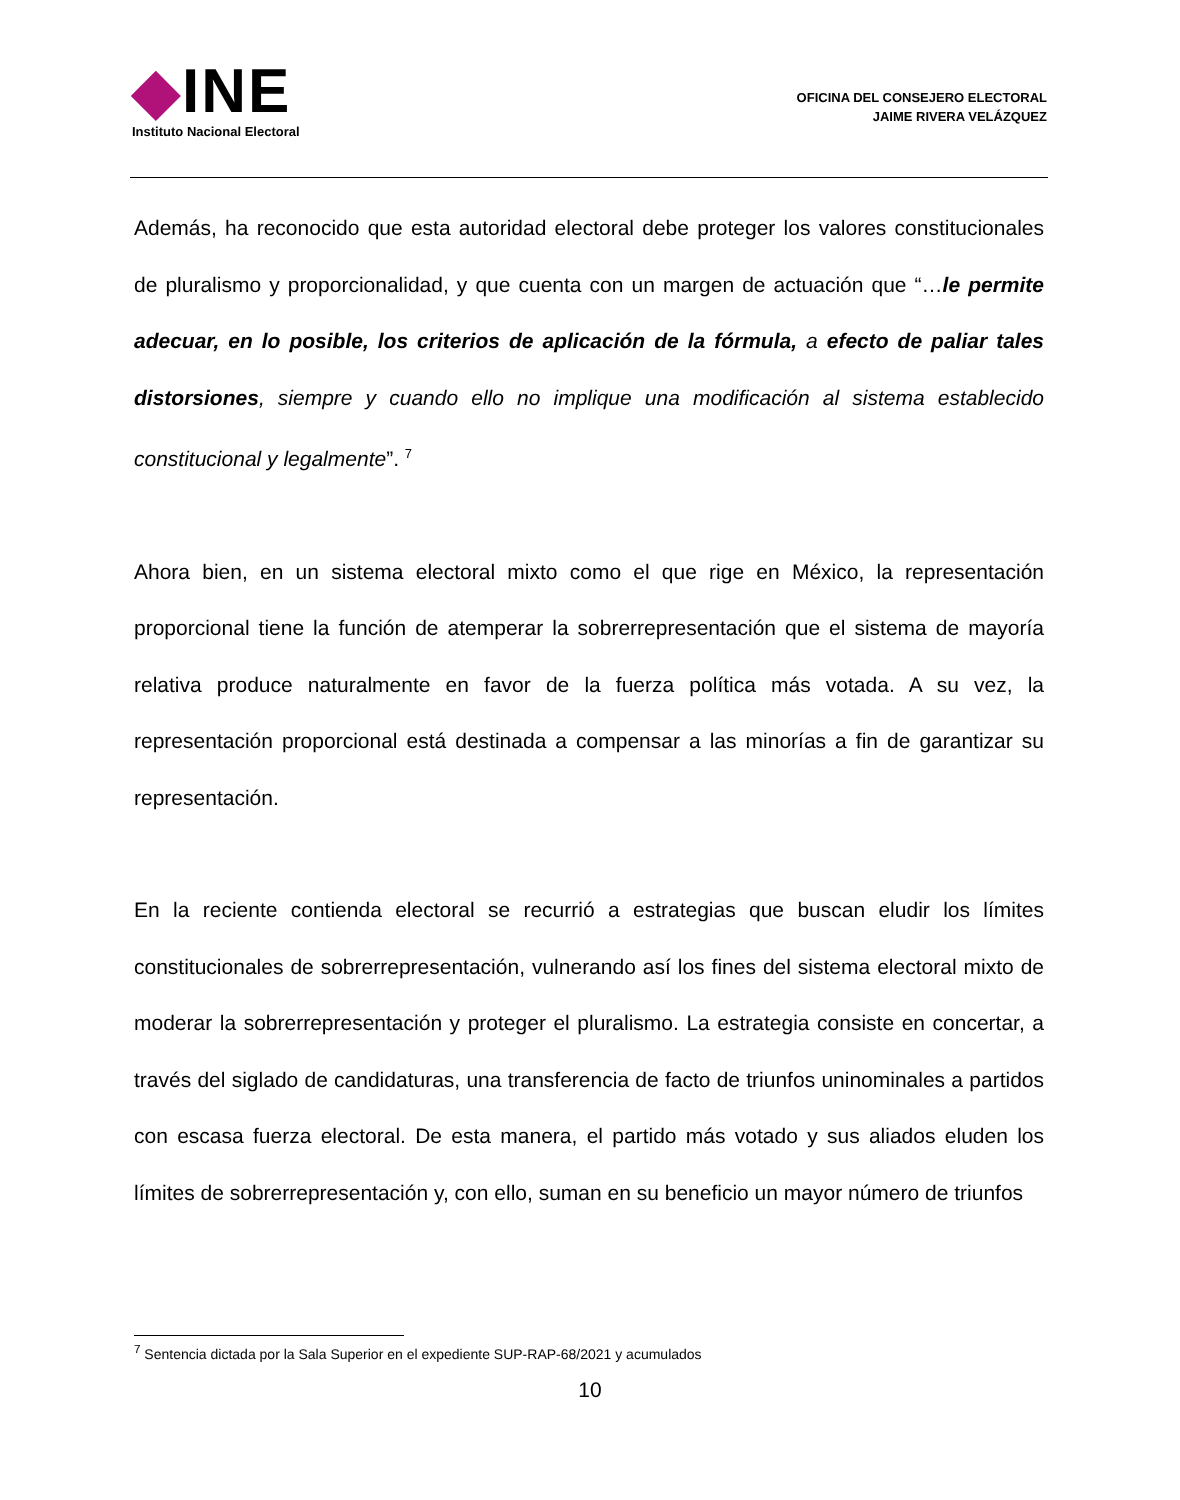◆INE
Instituto Nacional Electoral
OFICINA DEL CONSEJERO ELECTORAL
JAIME RIVERA VELÁZQUEZ
Además, ha reconocido que esta autoridad electoral debe proteger los valores constitucionales de pluralismo y proporcionalidad, y que cuenta con un margen de actuación que “…le permite adecuar, en lo posible, los criterios de aplicación de la fórmula, a efecto de paliar tales distorsiones, siempre y cuando ello no implique una modificación al sistema establecido constitucional y legalmente”. <sup>7</sup>
Ahora bien, en un sistema electoral mixto como el que rige en México, la representación proporcional tiene la función de atemperar la sobrerrepresentación que el sistema de mayoría relativa produce naturalmente en favor de la fuerza política más votada. A su vez, la representación proporcional está destinada a compensar a las minorías a fin de garantizar su representación.
En la reciente contienda electoral se recurrió a estrategias que buscan eludir los límites constitucionales de sobrerrepresentación, vulnerando así los fines del sistema electoral mixto de moderar la sobrerrepresentación y proteger el pluralismo. La estrategia consiste en concertar, a través del siglado de candidaturas, una transferencia de facto de triunfos uninominales a partidos con escasa fuerza electoral. De esta manera, el partido más votado y sus aliados eluden los límites de sobrerrepresentación y, con ello, suman en su beneficio un mayor número de triunfos
<sup>7</sup> Sentencia dictada por la Sala Superior en el expediente SUP-RAP-68/2021 y acumulados
10